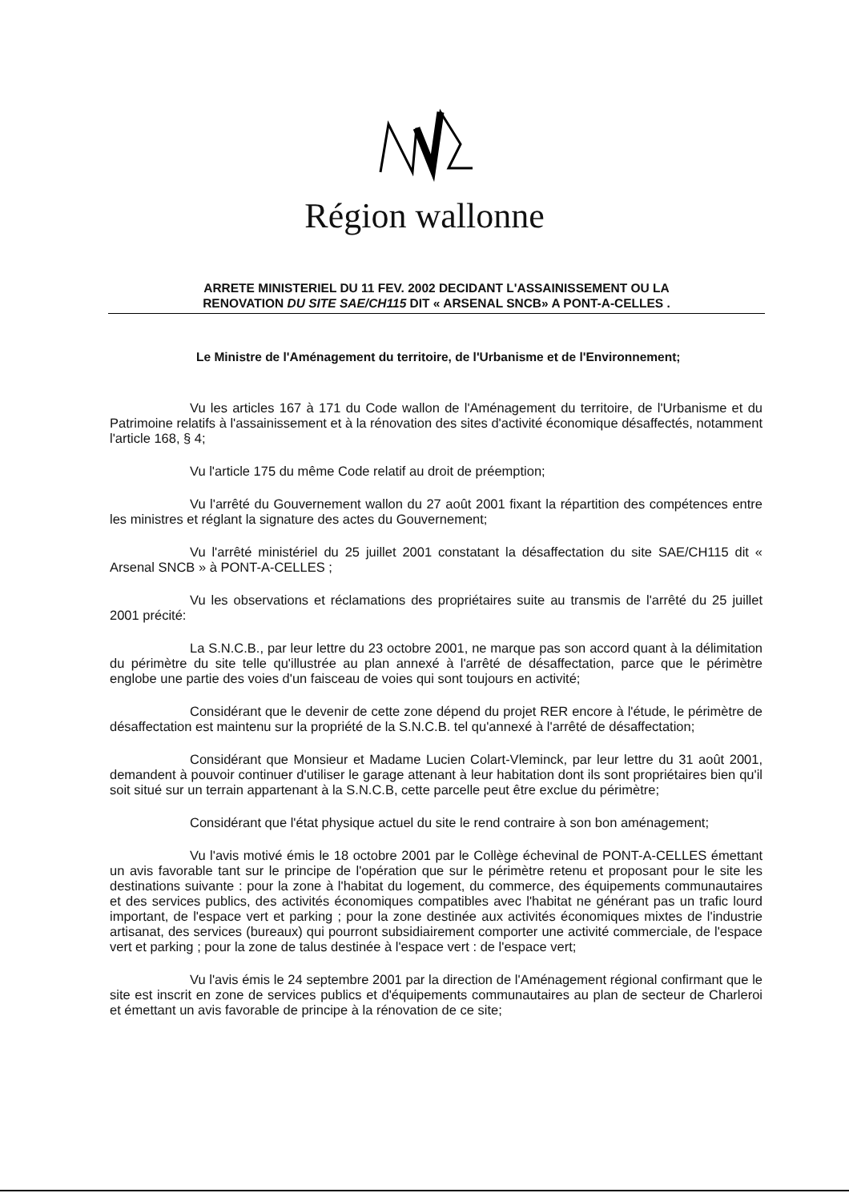Région wallonne
ARRETE MINISTERIEL DU 11 FEV. 2002 DECIDANT L'ASSAINISSEMENT OU LA
RENOVATION DU SITE SAE/CH115 DIT « ARSENAL SNCB» A PONT-A-CELLES .
Le Ministre de l'Aménagement du territoire, de l'Urbanisme et de l'Environnement;
Vu les articles 167 à 171 du Code wallon de l'Aménagement du territoire, de l'Urbanisme et du Patrimoine relatifs à l'assainissement et à la rénovation des sites d'activité économique désaffectés, notamment l'article 168, § 4;
Vu l'article 175 du même Code relatif au droit de préemption;
Vu l'arrêté du Gouvernement wallon du 27 août 2001 fixant la répartition des compétences entre les ministres et réglant la signature des actes du Gouvernement;
Vu l'arrêté ministériel du 25 juillet 2001 constatant la désaffectation du site SAE/CH115 dit « Arsenal SNCB » à PONT-A-CELLES ;
Vu les observations et réclamations des propriétaires suite au transmis de l'arrêté du 25 juillet 2001 précité:
La S.N.C.B., par leur lettre du 23 octobre 2001, ne marque pas son accord quant à la délimitation du périmètre du site telle qu'illustrée au plan annexé à l'arrêté de désaffectation, parce que le périmètre englobe une partie des voies d'un faisceau de voies qui sont toujours en activité;
Considérant que le devenir de cette zone dépend du projet RER encore à l'étude, le périmètre de désaffectation est maintenu sur la propriété de la S.N.C.B. tel qu'annexé à l'arrêté de désaffectation;
Considérant que Monsieur et Madame Lucien Colart-Vleminck, par leur lettre du 31 août 2001, demandent à pouvoir continuer d'utiliser le garage attenant à leur habitation dont ils sont propriétaires bien qu'il soit situé sur un terrain appartenant à la S.N.C.B, cette parcelle peut être exclue du périmètre;
Considérant que l'état physique actuel du site le rend contraire à son bon aménagement;
Vu l'avis motivé émis le 18 octobre 2001 par le Collège échevinal de PONT-A-CELLES émettant un avis favorable tant sur le principe de l'opération que sur le périmètre retenu et proposant pour le site les destinations suivante : pour la zone à l'habitat du logement, du commerce, des équipements communautaires et des services publics, des activités économiques compatibles avec l'habitat ne générant pas un trafic lourd important, de l'espace vert et parking ; pour la zone destinée aux activités économiques mixtes de l'industrie artisanat, des services (bureaux) qui pourront subsidiairement comporter une activité commerciale, de l'espace vert et parking ; pour la zone de talus destinée à l'espace vert : de l'espace vert;
Vu l'avis émis le 24 septembre 2001 par la direction de l'Aménagement régional confirmant que le site est inscrit en zone de services publics et d'équipements communautaires au plan de secteur de Charleroi et émettant un avis favorable de principe à la rénovation de ce site;